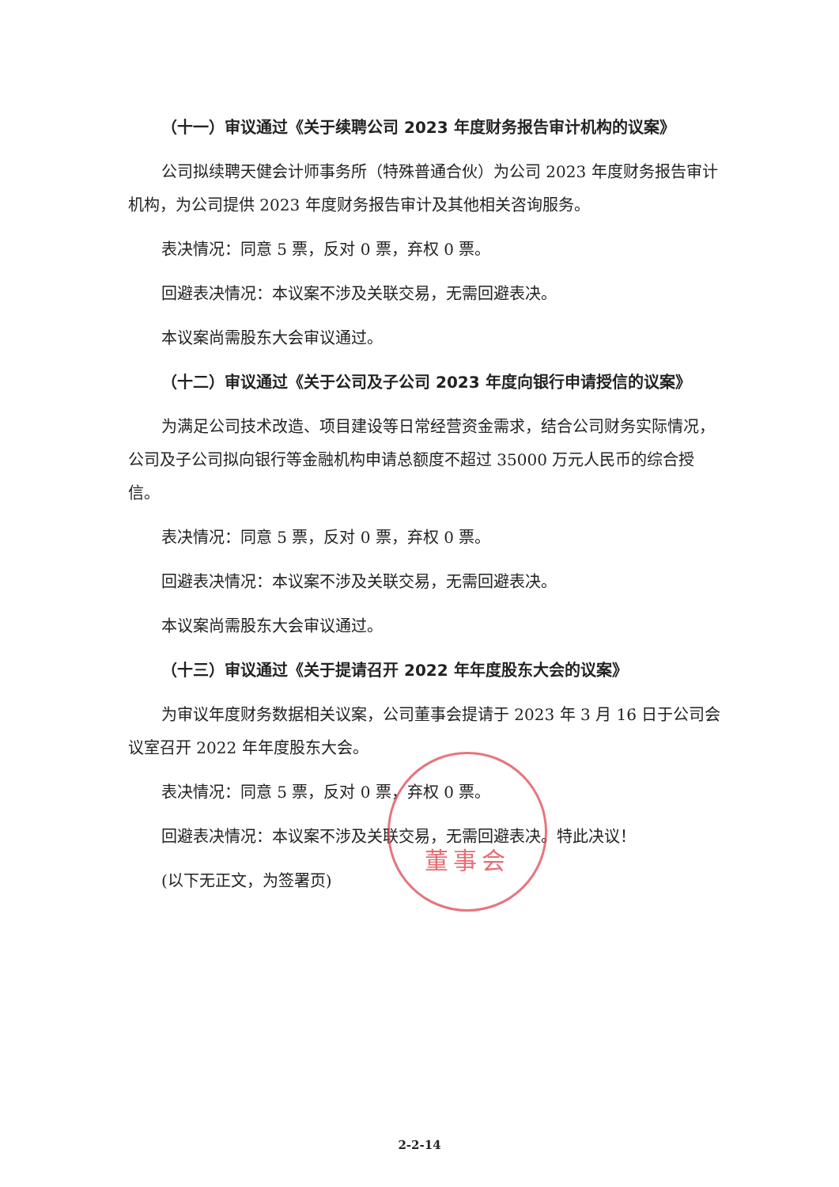（十一）审议通过《关于续聘公司 2023 年度财务报告审计机构的议案》
公司拟续聘天健会计师事务所（特殊普通合伙）为公司 2023 年度财务报告审计机构，为公司提供 2023 年度财务报告审计及其他相关咨询服务。
表决情况：同意 5 票，反对 0 票，弃权 0 票。
回避表决情况：本议案不涉及关联交易，无需回避表决。
本议案尚需股东大会审议通过。
（十二）审议通过《关于公司及子公司 2023 年度向银行申请授信的议案》
为满足公司技术改造、项目建设等日常经营资金需求，结合公司财务实际情况，公司及子公司拟向银行等金融机构申请总额度不超过 35000 万元人民币的综合授信。
表决情况：同意 5 票，反对 0 票，弃权 0 票。
回避表决情况：本议案不涉及关联交易，无需回避表决。
本议案尚需股东大会审议通过。
（十三）审议通过《关于提请召开 2022 年年度股东大会的议案》
为审议年度财务数据相关议案，公司董事会提请于 2023 年 3 月 16 日于公司会议室召开 2022 年年度股东大会。
表决情况：同意 5 票，反对 0 票，弃权 0 票。
回避表决情况：本议案不涉及关联交易，无需回避表决。特此决议！
(以下无正文，为签署页)
董事会
2-2-14